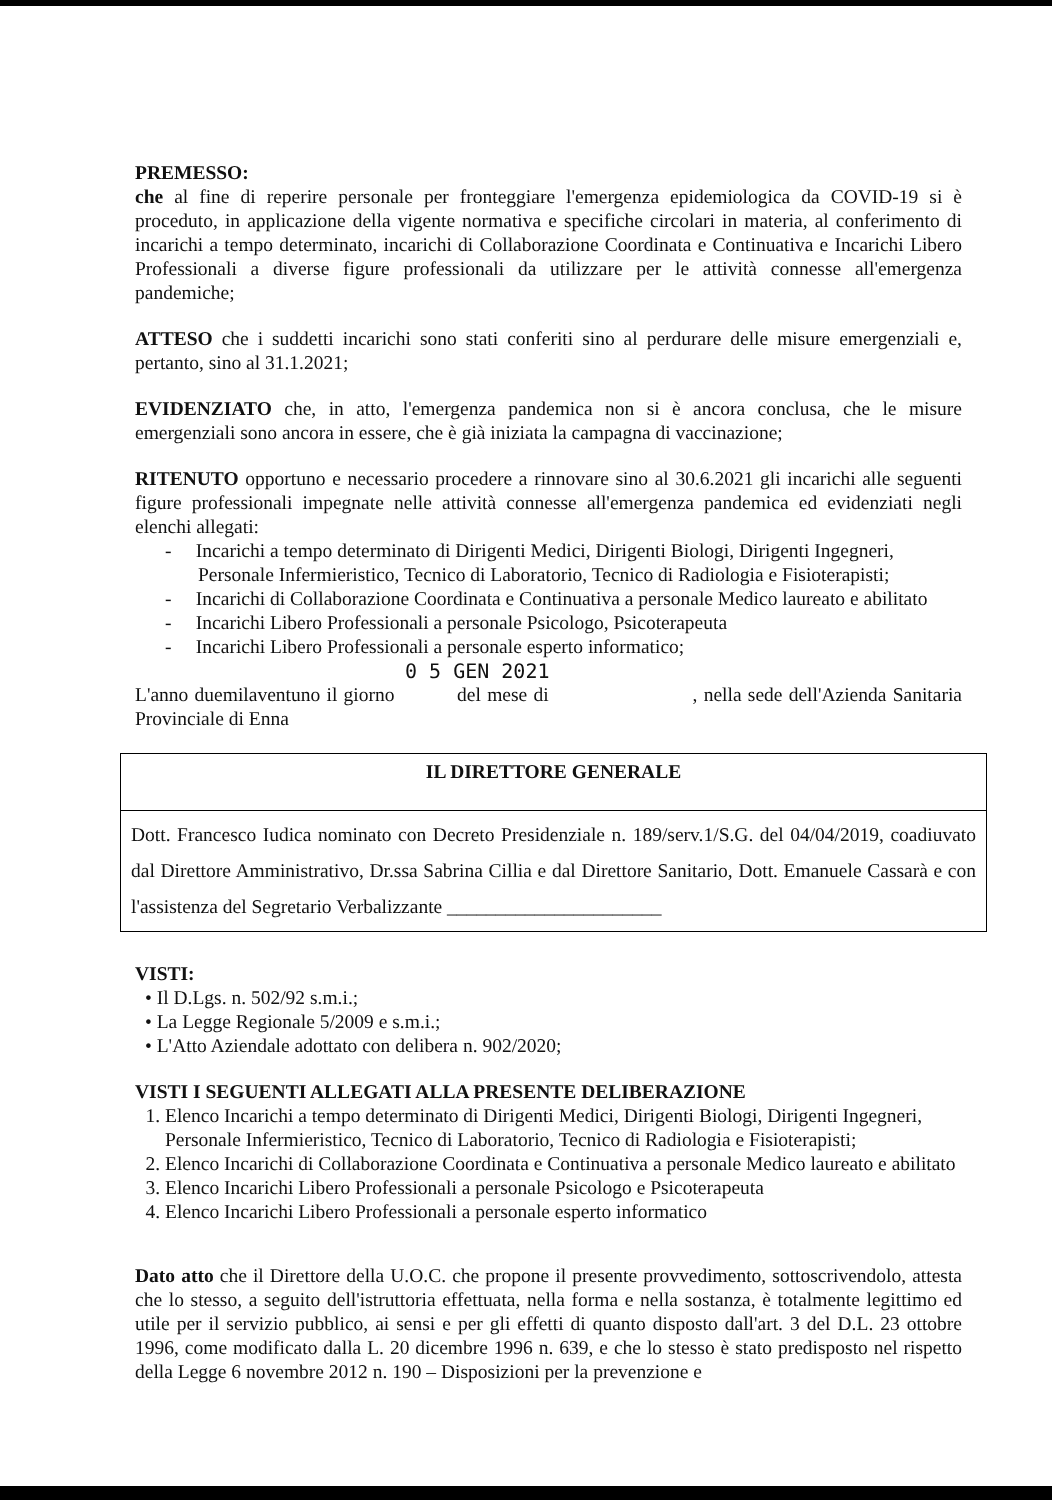PREMESSO:
che al fine di reperire personale per fronteggiare l'emergenza epidemiologica da COVID-19 si è proceduto, in applicazione della vigente normativa e specifiche circolari in materia, al conferimento di incarichi a tempo determinato, incarichi di Collaborazione Coordinata e Continuativa e Incarichi Libero Professionali a diverse figure professionali da utilizzare per le attività connesse all'emergenza pandemiche;
ATTESO che i suddetti incarichi sono stati conferiti sino al perdurare delle misure emergenziali e, pertanto, sino al 31.1.2021;
EVIDENZIATO che, in atto, l'emergenza pandemica non si è ancora conclusa, che le misure emergenziali sono ancora in essere, che è già iniziata la campagna di vaccinazione;
RITENUTO opportuno e necessario procedere a rinnovare sino al 30.6.2021 gli incarichi alle seguenti figure professionali impegnate nelle attività connesse all'emergenza pandemica ed evidenziati negli elenchi allegati:
- Incarichi a tempo determinato di Dirigenti Medici, Dirigenti Biologi, Dirigenti Ingegneri, Personale Infermieristico, Tecnico di Laboratorio, Tecnico di Radiologia e Fisioterapisti;
- Incarichi di Collaborazione Coordinata e Continuativa a personale Medico laureato e abilitato
- Incarichi Libero Professionali a personale Psicologo, Psicoterapeuta
- Incarichi Libero Professionali a personale esperto informatico;
0 5 GEN 2021
L'anno duemilaventuno il giorno del mese di , nella sede dell'Azienda Sanitaria Provinciale di Enna
IL DIRETTORE GENERALE
Dott. Francesco Iudica nominato con Decreto Presidenziale n. 189/serv.1/S.G. del 04/04/2019, coadiuvato dal Direttore Amministrativo, Dr.ssa Sabrina Cillia e dal Direttore Sanitario, Dott. Emanuele Cassarà e con l'assistenza del Segretario Verbalizzante ______________________
VISTI:
• Il D.Lgs. n. 502/92 s.m.i.;
• La Legge Regionale 5/2009 e s.m.i.;
• L'Atto Aziendale adottato con delibera n. 902/2020;
VISTI I SEGUENTI ALLEGATI ALLA PRESENTE DELIBERAZIONE
1. Elenco Incarichi a tempo determinato di Dirigenti Medici, Dirigenti Biologi, Dirigenti Ingegneri, Personale Infermieristico, Tecnico di Laboratorio, Tecnico di Radiologia e Fisioterapisti;
2. Elenco Incarichi di Collaborazione Coordinata e Continuativa a personale Medico laureato e abilitato
3. Elenco Incarichi Libero Professionali a personale Psicologo e Psicoterapeuta
4. Elenco Incarichi Libero Professionali a personale esperto informatico
Dato atto che il Direttore della U.O.C. che propone il presente provvedimento, sottoscrivendolo, attesta che lo stesso, a seguito dell'istruttoria effettuata, nella forma e nella sostanza, è totalmente legittimo ed utile per il servizio pubblico, ai sensi e per gli effetti di quanto disposto dall'art. 3 del D.L. 23 ottobre 1996, come modificato dalla L. 20 dicembre 1996 n. 639, e che lo stesso è stato predisposto nel rispetto della Legge 6 novembre 2012 n. 190 – Disposizioni per la prevenzione e